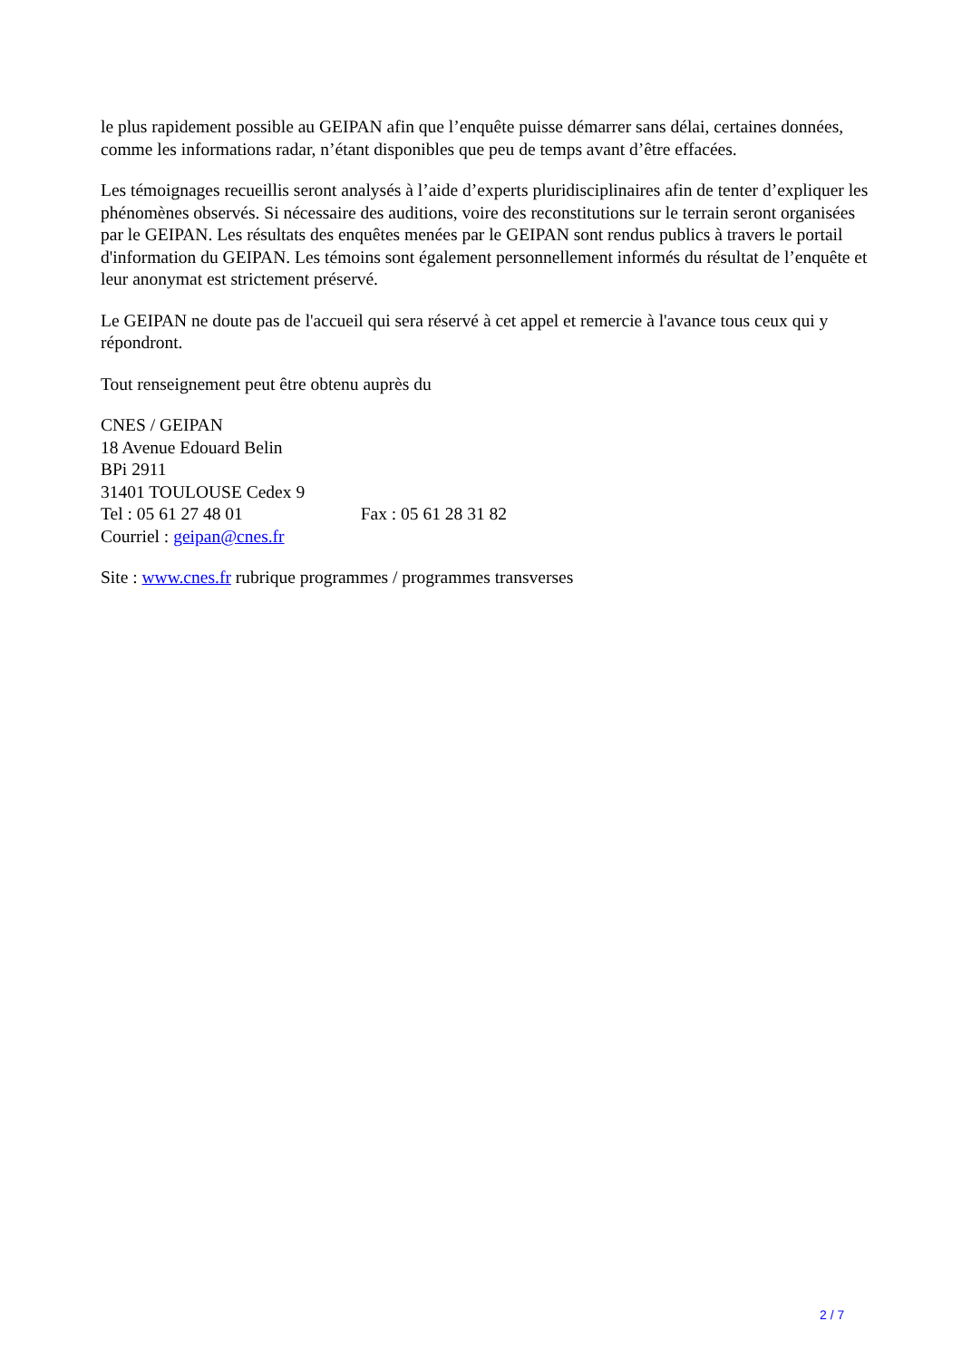le plus rapidement possible au GEIPAN afin que l’enquête puisse démarrer sans délai, certaines données, comme les informations radar, n’étant disponibles que peu de temps avant d’être effacées.
Les témoignages recueillis seront analysés à l’aide d’experts pluridisciplinaires afin de tenter d’expliquer les phénomènes observés. Si nécessaire des auditions, voire des reconstitutions sur le terrain seront organisées par le GEIPAN. Les résultats des enquêtes menées par le GEIPAN sont rendus publics à travers le portail d'information du GEIPAN. Les témoins sont également personnellement informés du résultat de l’enquête et leur anonymat est strictement préservé.
Le GEIPAN ne doute pas de l'accueil qui sera réservé à cet appel et remercie à l'avance tous ceux qui y répondront.
Tout renseignement peut être obtenu auprès du
CNES / GEIPAN
18 Avenue Edouard Belin
BPi 2911
31401 TOULOUSE Cedex 9
Tel : 05 61 27 48 01 Fax : 05 61 28 31 82
Courriel : geipan@cnes.fr
Site : www.cnes.fr rubrique programmes / programmes transverses
2 / 7